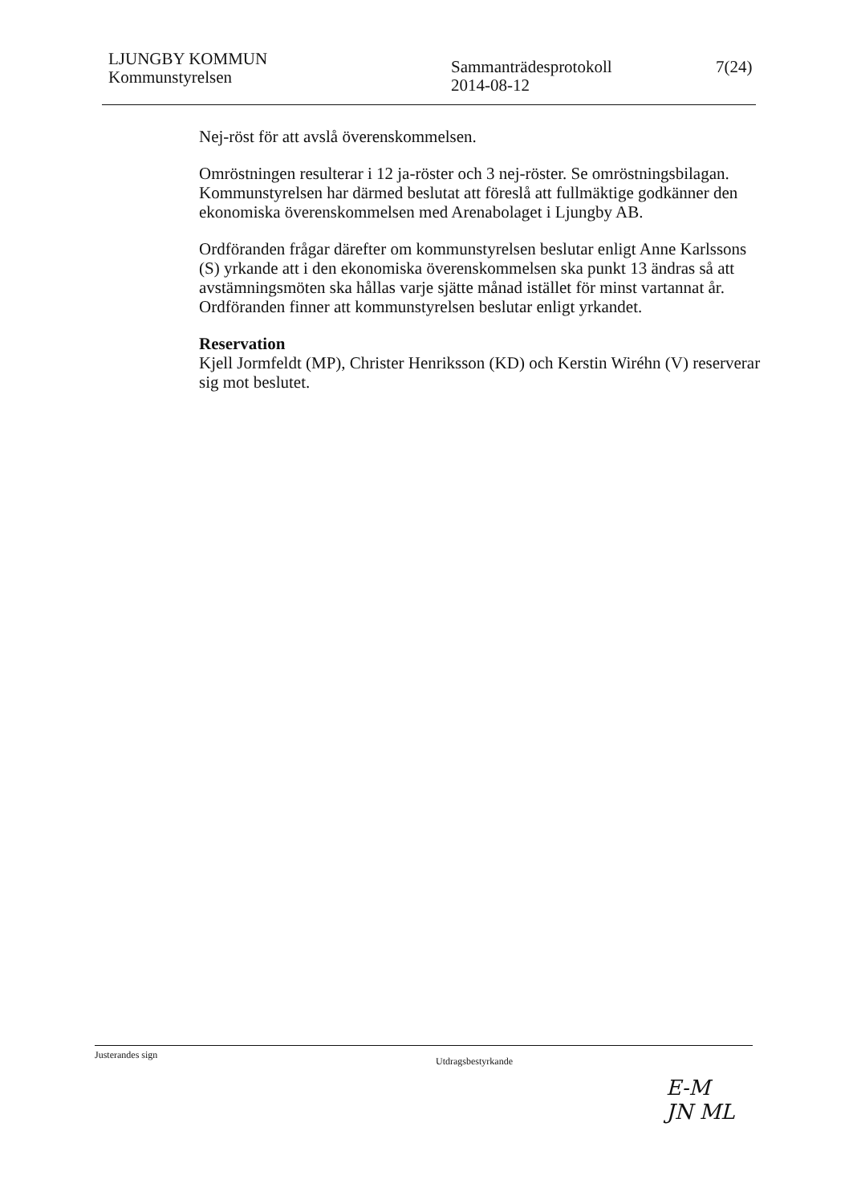LJUNGBY KOMMUN
Kommunstyrelsen
Sammanträdesprotokoll
2014-08-12
7(24)
Nej-röst för att avslå överenskommelsen.
Omröstningen resulterar i 12 ja-röster och 3 nej-röster. Se omröstningsbilagan. Kommunstyrelsen har därmed beslutat att föreslå att fullmäktige godkänner den ekonomiska överenskommelsen med Arenabolaget i Ljungby AB.
Ordföranden frågar därefter om kommunstyrelsen beslutar enligt Anne Karlssons (S) yrkande att i den ekonomiska överenskommelsen ska punkt 13 ändras så att avstämningsmöten ska hållas varje sjätte månad istället för minst vartannat år. Ordföranden finner att kommunstyrelsen beslutar enligt yrkandet.
Reservation
Kjell Jormfeldt (MP), Christer Henriksson (KD) och Kerstin Wiréhn (V) reserverar sig mot beslutet.
Justerandes sign
Utdragsbestyrkande
E-M
JN ML